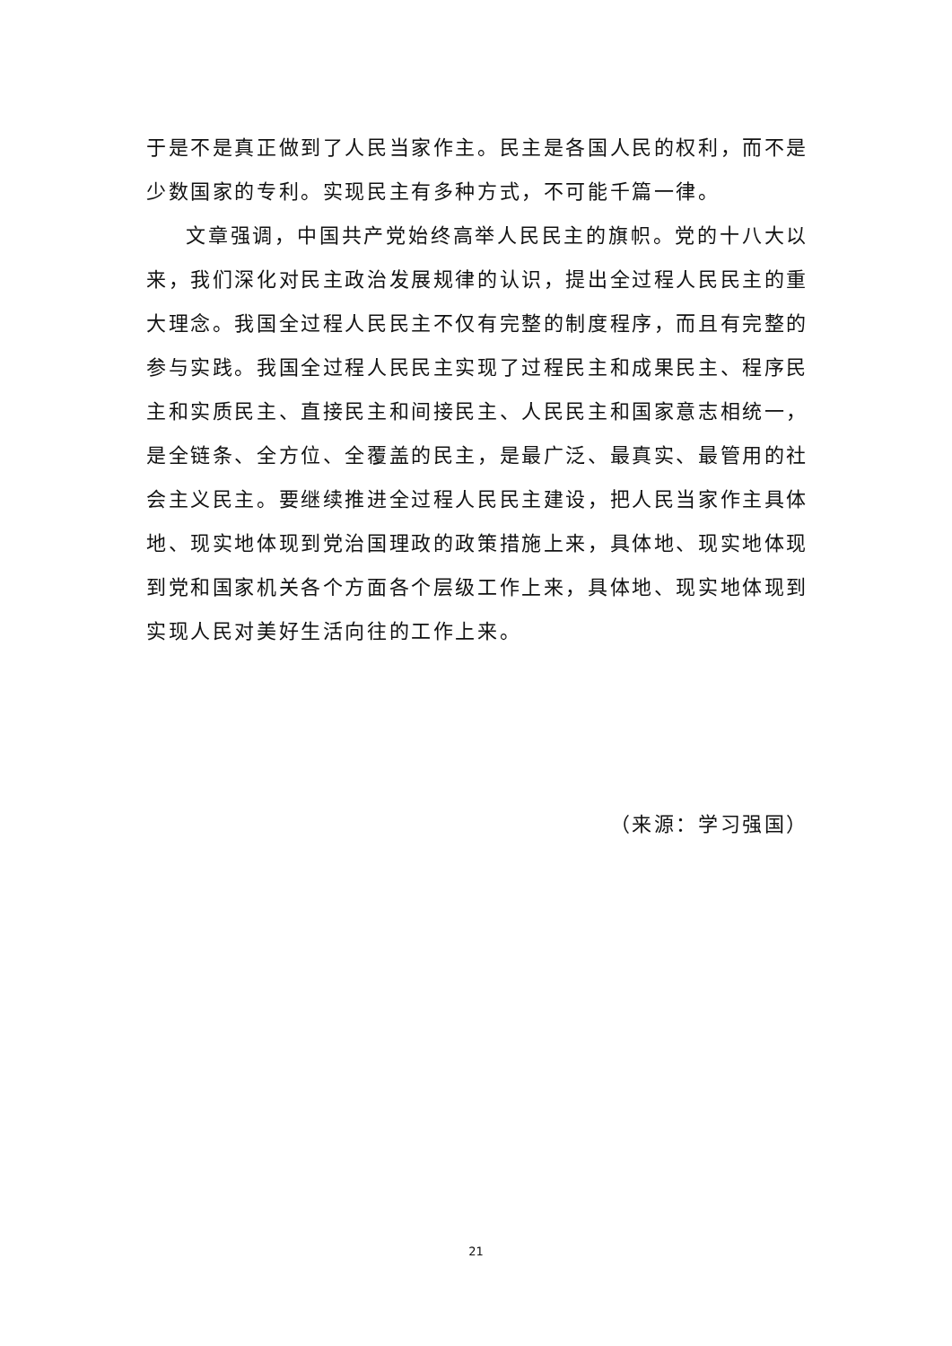于是不是真正做到了人民当家作主。民主是各国人民的权利，而不是少数国家的专利。实现民主有多种方式，不可能千篇一律。
文章强调，中国共产党始终高举人民民主的旗帜。党的十八大以来，我们深化对民主政治发展规律的认识，提出全过程人民民主的重大理念。我国全过程人民民主不仅有完整的制度程序，而且有完整的参与实践。我国全过程人民民主实现了过程民主和成果民主、程序民主和实质民主、直接民主和间接民主、人民民主和国家意志相统一，是全链条、全方位、全覆盖的民主，是最广泛、最真实、最管用的社会主义民主。要继续推进全过程人民民主建设，把人民当家作主具体地、现实地体现到党治国理政的政策措施上来，具体地、现实地体现到党和国家机关各个方面各个层级工作上来，具体地、现实地体现到实现人民对美好生活向往的工作上来。
（来源：学习强国）
21